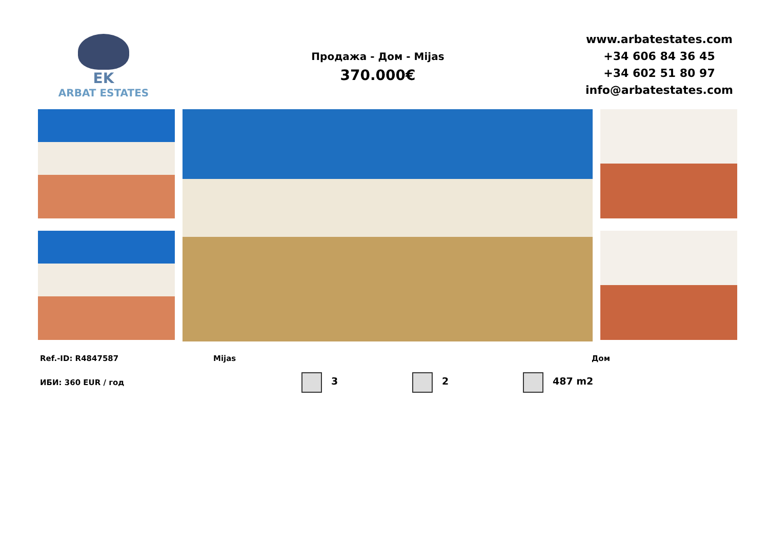EK
ARBAT ESTATES
Продажа - Дом - Mijas
370.000€
www.arbatestates.com
+34 606 84 36 45
+34 602 51 80 97
info@arbatestates.com
Ref.-ID: R4847587 Mijas Дом
ИБИ: 360 EUR / год 3 2 487 m2